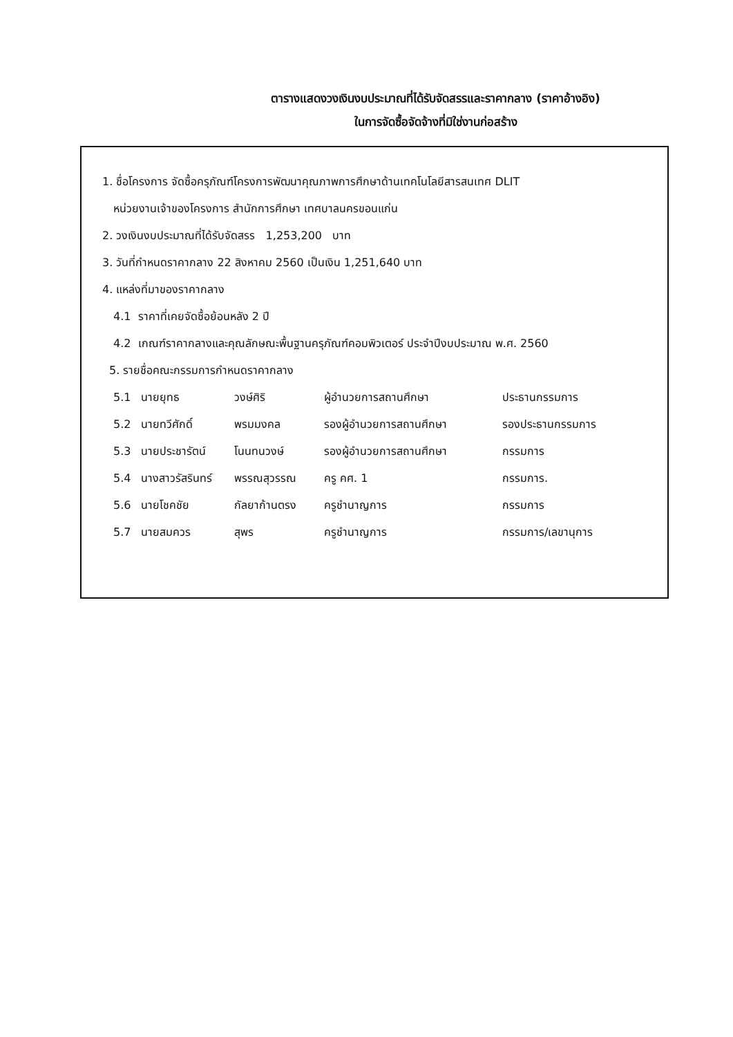ตารางแสดงวงเงินงบประมาณที่ได้รับจัดสรรและราคากลาง (ราคาอ้างอิง)
ในการจัดซื้อจัดจ้างที่มิใช่งานก่อสร้าง
1. ชื่อโครงการ จัดซื้อครุภัณฑ์โครงการพัฒนาคุณภาพการศึกษาด้านเทคโนโลยีสารสนเทศ DLIT
หน่วยงานเจ้าของโครงการ สำนักการศึกษา เทศบาลนครขอนแก่น
2. วงเงินงบประมาณที่ได้รับจัดสรร 1,253,200 บาท
3. วันที่กำหนดราคากลาง 22 สิงหาคม 2560 เป็นเงิน 1,251,640 บาท
4. แหล่งที่มาของราคากลาง
4.1 ราคาที่เคยจัดซื้อย้อนหลัง 2 ปี
4.2 เกณฑ์ราคากลางและคุณลักษณะพื้นฐานครุภัณฑ์คอมพิวเตอร์ ประจำปีงบประมาณ พ.ศ. 2560
5. รายชื่อคณะกรรมการกำหนดราคากลาง
| 5.1 | นายยุทธ | วงษ์ศิริ | ผู้อำนวยการสถานศึกษา | ประธานกรรมการ |
| 5.2 | นายทวีศักดิ์ | พรมมงคล | รองผู้อำนวยการสถานศึกษา | รองประธานกรรมการ |
| 5.3 | นายประชารัตน์ | โนนทนวงษ์ | รองผู้อำนวยการสถานศึกษา | กรรมการ |
| 5.4 | นางสาวรัสรินทร์ | พรรณสุวรรณ | ครู คศ. 1 | กรรมการ. |
| 5.6 | นายโชคชัย | กัลยาก้านตรง | ครูชำนาญการ | กรรมการ |
| 5.7 | นายสมควร | สุพร | ครูชำนาญการ | กรรมการ/เลขานุการ |